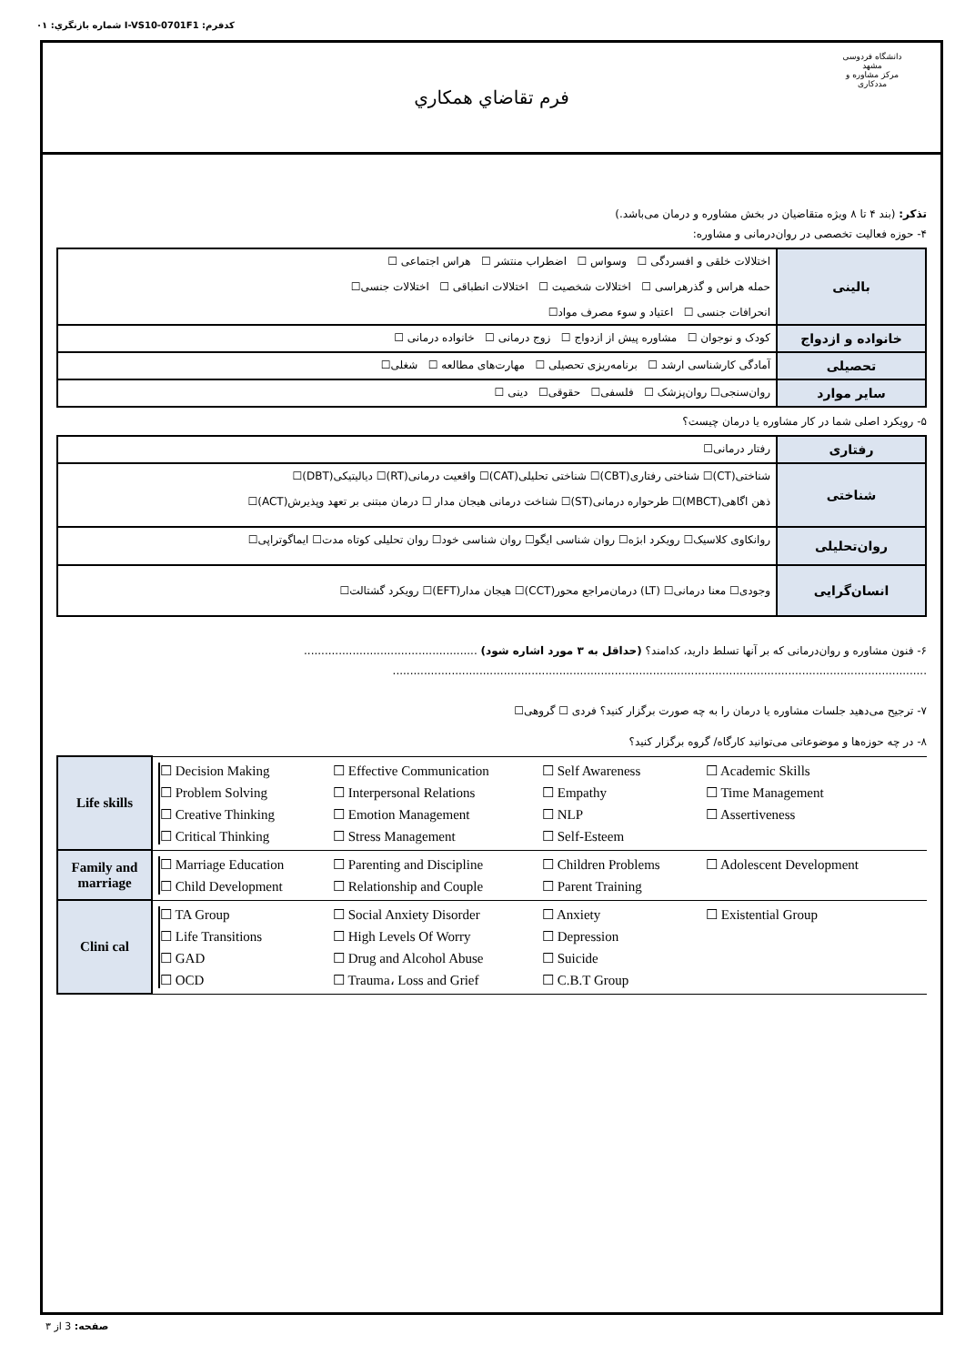كدفرم: I-VS10-0701F1 شماره بازنگري: ٠١
دانشگاه فردوسی مشهد
مرکز مشاوره و مددکاری
فرم تقاضاي همكاري
تذکر: (بند ۴ تا ۸ ویژه متقاضیان در بخش مشاوره و درمان می‌باشد.)
۴- حوزه فعالیت تخصصی در روان‌درمانی و مشاوره:
| بالینی | اختلالات خلقی و افسردگی ☐ وسواس ☐ اضطراب منتشر ☐ هراس اجتماعی ☐ حمله هراس و گذرهراسی ☐ اختلالات شخصیت ☐ اختلالات انطباقی ☐ اختلالات جنسی☐ انحرافات جنسی ☐ اعتیاد و سوء مصرف مواد☐ |
| خانواده و ازدواج | کودک و نوجوان ☐ مشاوره پیش از ازدواج ☐ زوج درمانی ☐ خانواده درمانی ☐ |
| تحصیلی | آمادگی کارشناسی ارشد ☐ برنامه‌ریزی تحصیلی ☐ مهارت‌های مطالعه ☐ شغلی☐ |
| سایر موارد | روان‌سنجی☐ روان‌پزشک ☐ فلسفی☐ حقوقی☐ دینی ☐ |
۵- رویکرد اصلی شما در کار مشاوره یا درمان چیست؟
| رفتاری | رفتار درمانی☐ |
| شناختی | شناختی(CT)☐ شناختی رفتاری(CBT)☐ شناختی تحلیلی(CAT)☐ واقعیت درمانی(RT)☐ دیالیتیکی(DBT)☐ ذهن اگاهی(MBCT)☐ طرحواره درمانی(ST)☐ شناخت درمانی هیجان مدار ☐ درمان مبتنی بر تعهد وپذیرش(ACT)☐ |
| روان‌تحلیلی | روانکاوی کلاسیک☐ رویکرد ابژه☐ روان شناسی ایگو☐ روان شناسی خود☐ روان تحلیلی کوتاه مدت☐ ایماگوتراپی☐ |
| انسان‌گرایی | وجودی☐ معنا درمانی☐ (LT) درمان‌مراجع محور(CCT)☐ هیجان مدار(EFT)☐ رویکرد گشتالت☐ |
۶- فنون مشاوره و روان‌درمانی که بر آنها تسلط دارید، کدامند؟ (حداقل به ۳ مورد اشاره شود) ..................................................
..........................................................................................................................................................
۷- ترجیح می‌دهید جلسات مشاوره یا درمان را به چه صورت برگزار کنید؟ فردی ☐ گروهی☐
۸- در چه حوزه‌ها و موضوعاتی می‌توانید کارگاه/ گروه برگزار کنید؟
| Life skills | ☐ Decision Making ☐ Effective Communication ☐ Self Awareness ☐ Academic Skills ☐ Problem Solving ☐ Interpersonal Relations ☐ Empathy ☐ Time Management ☐ Creative Thinking ☐ Emotion Management ☐ NLP ☐ Assertiveness ☐ Critical Thinking ☐ Stress Management ☐ Self-Esteem |
| Family and marriage | ☐ Marriage Education ☐ Parenting and Discipline ☐ Children Problems ☐ Adolescent Development ☐ Child Development ☐ Relationship and Couple ☐ Parent Training |
| Clini cal | ☐ TA Group ☐ Social Anxiety Disorder ☐ Anxiety ☐ Existential Group ☐ Life Transitions ☐ High Levels Of Worry ☐ Depression ☐ GAD ☐ Drug and Alcohol Abuse ☐ Suicide ☐ OCD ☐ Trauma، Loss and Grief ☐ C.B.T Group |
صفحه: 3 از ٣